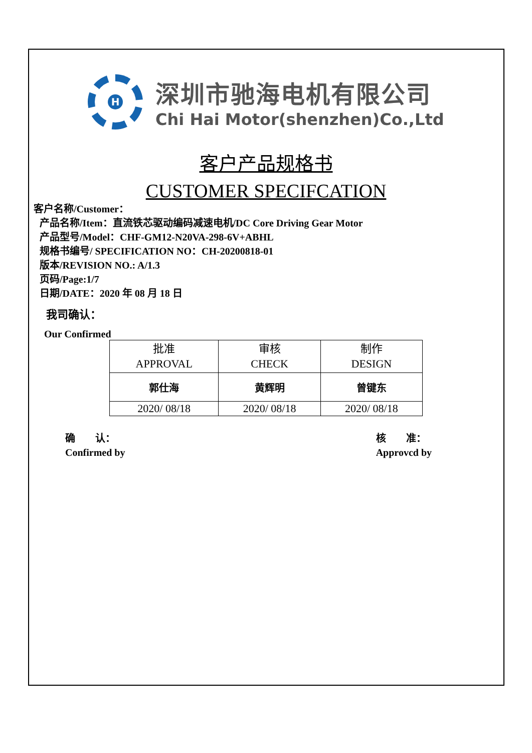H
深圳市驰海电机有限公司
Chi Hai Motor(shenzhen)Co.,Ltd
客户产品规格书
CUSTOMER SPECIFCATION
客户名称/Customer：
产品名称/Item：直流铁芯驱动编码减速电机/DC Core Driving Gear Motor
产品型号/Model：CHF-GM12-N20VA-298-6V+ABHL
规格书编号/ SPECIFICATION NO：CH-20200818-01
版本/REVISION NO.: A/1.3
页码/Page:1/7
日期/DATE：2020 年 08 月 18 日
我司确认：
Our Confirmed
| 批准 APPROVAL | 审核 CHECK | 制作 DESIGN |
| --- | --- | --- |
| 郭仕海 | 黄辉明 | 曾键东 |
| 2020/ 08/18 | 2020/ 08/18 | 2020/ 08/18 |
确　　认：
Confirmed by
核　　准：
Approvcd by